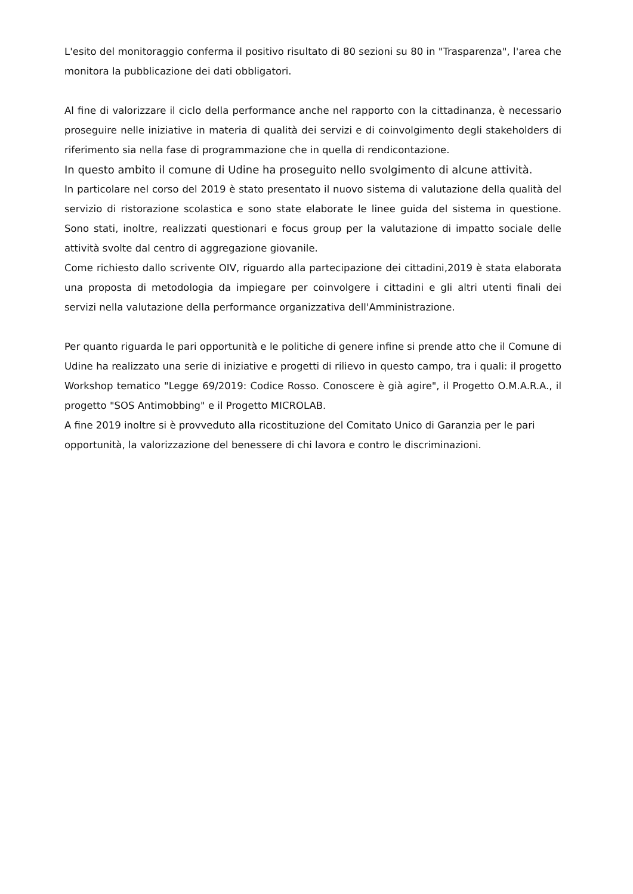L'esito del monitoraggio conferma il positivo risultato di 80 sezioni su 80 in "Trasparenza", l'area che monitora la pubblicazione dei dati obbligatori.
Al fine di valorizzare il ciclo della performance anche nel rapporto con la cittadinanza, è necessario proseguire nelle iniziative in materia di qualità dei servizi e di coinvolgimento degli stakeholders di riferimento sia nella fase di programmazione che in quella di rendicontazione.
In questo ambito il comune di Udine ha proseguito nello svolgimento di alcune attività.
In particolare nel corso del 2019 è stato presentato il nuovo sistema di valutazione della qualità del servizio di ristorazione scolastica e sono state elaborate le linee guida del sistema in questione. Sono stati, inoltre, realizzati questionari e focus group per la valutazione di impatto sociale delle attività svolte dal centro di aggregazione giovanile.
Come richiesto dallo scrivente OIV, riguardo alla partecipazione dei cittadini,2019 è stata elaborata una proposta di metodologia da impiegare per coinvolgere i cittadini e gli altri utenti finali dei servizi nella valutazione della performance organizzativa dell'Amministrazione.
Per quanto riguarda le pari opportunità e le politiche di genere infine si prende atto che il Comune di Udine ha realizzato una serie di iniziative e progetti di rilievo in questo campo, tra i quali: il progetto Workshop tematico "Legge 69/2019: Codice Rosso. Conoscere è già agire", il Progetto O.M.A.R.A., il progetto "SOS Antimobbing" e il Progetto MICROLAB.
A fine 2019 inoltre si è provveduto alla ricostituzione del Comitato Unico di Garanzia per le pari opportunità, la valorizzazione del benessere di chi lavora e contro le discriminazioni.